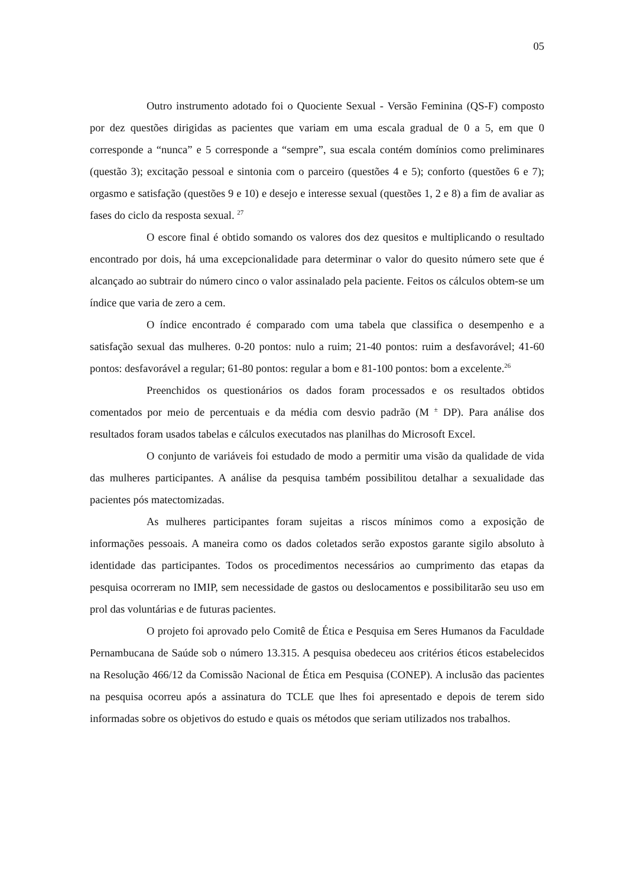05
Outro instrumento adotado foi o Quociente Sexual - Versão Feminina (QS-F) composto por dez questões dirigidas as pacientes que variam em uma escala gradual de 0 a 5, em que 0 corresponde a “nunca” e 5 corresponde a “sempre”, sua escala contém domínios como preliminares (questão 3); excitação pessoal e sintonia com o parceiro (questões 4 e 5); conforto (questões 6 e 7); orgasmo e satisfação (questões 9 e 10) e desejo e interesse sexual (questões 1, 2 e 8) a fim de avaliar as fases do ciclo da resposta sexual. <sup>27</sup>
O escore final é obtido somando os valores dos dez quesitos e multiplicando o resultado encontrado por dois, há uma excepcionalidade para determinar o valor do quesito número sete que é alcançado ao subtrair do número cinco o valor assinalado pela paciente. Feitos os cálculos obtem-se um índice que varia de zero a cem.
O índice encontrado é comparado com uma tabela que classifica o desempenho e a satisfação sexual das mulheres. 0-20 pontos: nulo a ruim; 21-40 pontos: ruim a desfavorável; 41-60 pontos: desfavorável a regular; 61-80 pontos: regular a bom e 81-100 pontos: bom a excelente.<sup>26</sup>
Preenchidos os questionários os dados foram processados e os resultados obtidos comentados por meio de percentuais e da média com desvio padrão (M <sup>±</sup> DP). Para análise dos resultados foram usados tabelas e cálculos executados nas planilhas do Microsoft Excel.
O conjunto de variáveis foi estudado de modo a permitir uma visão da qualidade de vida das mulheres participantes. A análise da pesquisa também possibilitou detalhar a sexualidade das pacientes pós matectomizadas.
As mulheres participantes foram sujeitas a riscos mínimos como a exposição de informações pessoais. A maneira como os dados coletados serão expostos garante sigilo absoluto à identidade das participantes. Todos os procedimentos necessários ao cumprimento das etapas da pesquisa ocorreram no IMIP, sem necessidade de gastos ou deslocamentos e possibilitarão seu uso em prol das voluntárias e de futuras pacientes.
O projeto foi aprovado pelo Comitê de Ética e Pesquisa em Seres Humanos da Faculdade Pernambucana de Saúde sob o número 13.315. A pesquisa obedeceu aos critérios éticos estabelecidos na Resolução 466/12 da Comissão Nacional de Ética em Pesquisa (CONEP). A inclusão das pacientes na pesquisa ocorreu após a assinatura do TCLE que lhes foi apresentado e depois de terem sido informadas sobre os objetivos do estudo e quais os métodos que seriam utilizados nos trabalhos.